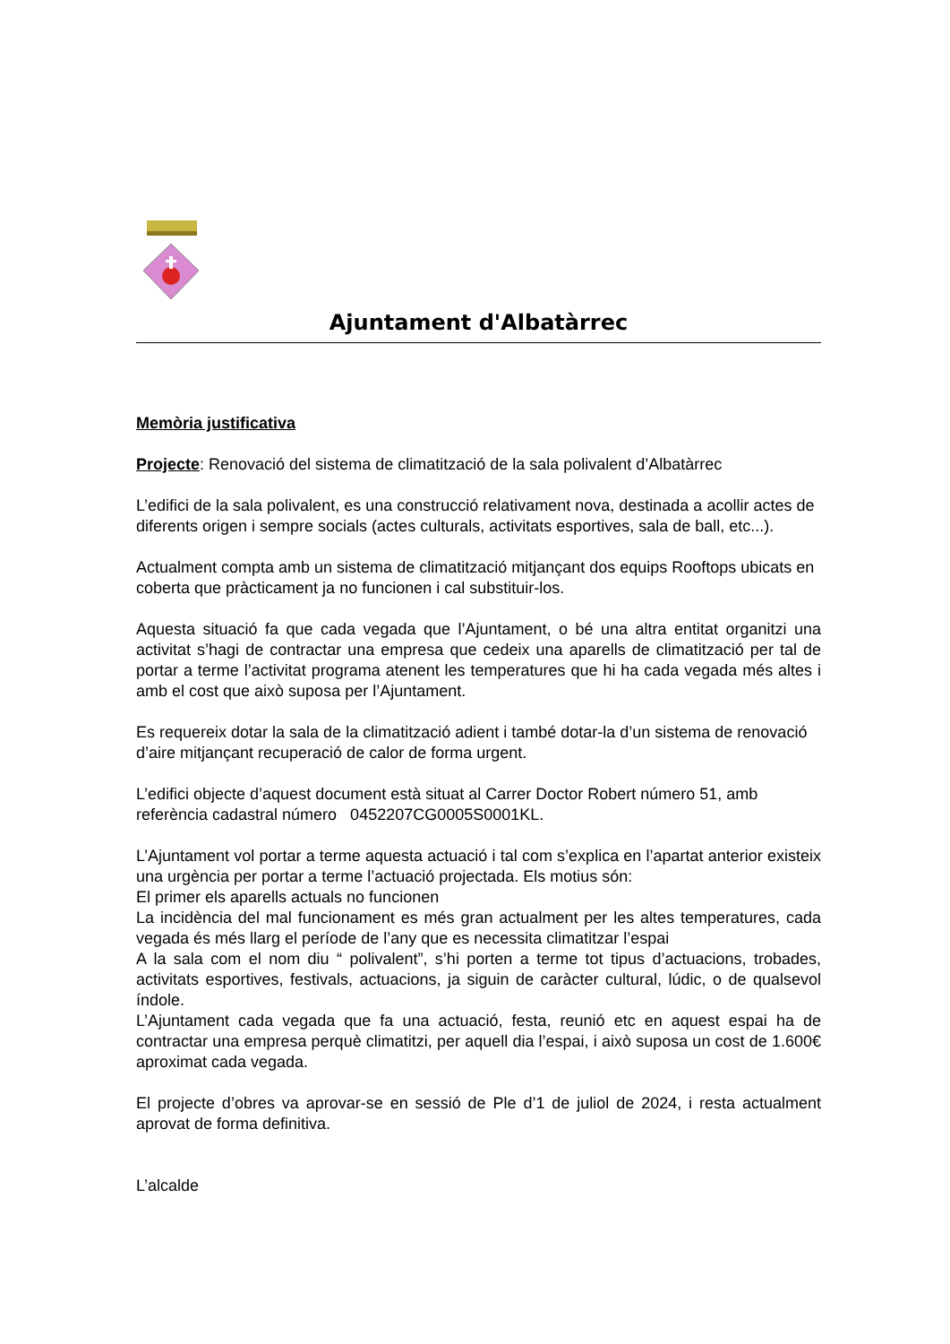Ajuntament d'Albatàrrec
Memòria justificativa
Projecte: Renovació del sistema de climatització de la sala polivalent d’Albatàrrec
L’edifici de la sala polivalent, es una construcció relativament nova, destinada a acollir actes de diferents origen i sempre socials (actes culturals, activitats esportives, sala de ball, etc...).
Actualment compta amb un sistema de climatització mitjançant dos equips Rooftops ubicats en coberta que pràcticament ja no funcionen i cal substituir-los.
Aquesta situació fa que cada vegada que l’Ajuntament, o bé una altra entitat organitzi una activitat s’hagi de contractar una empresa que cedeix una aparells de climatització per tal de portar a terme l’activitat programa atenent les temperatures que hi ha cada vegada més altes i amb el cost que això suposa per l’Ajuntament.
Es requereix dotar la sala de la climatització adient i també dotar-la d’un sistema de renovació d’aire mitjançant recuperació de calor de forma urgent.
L’edifici objecte d’aquest document està situat al Carrer Doctor Robert número 51, amb referència cadastral número 0452207CG0005S0001KL.
L’Ajuntament vol portar a terme aquesta actuació i tal com s’explica en l’apartat anterior existeix una urgència per portar a terme l’actuació projectada. Els motius són:
El primer els aparells actuals no funcionen
La incidència del mal funcionament es més gran actualment per les altes temperatures, cada vegada és més llarg el període de l’any que es necessita climatitzar l’espai
A la sala com el nom diu “ polivalent”, s’hi porten a terme tot tipus d’actuacions, trobades, activitats esportives, festivals, actuacions, ja siguin de caràcter cultural, lúdic, o de qualsevol índole.
L’Ajuntament cada vegada que fa una actuació, festa, reunió etc en aquest espai ha de contractar una empresa perquè climatitzi, per aquell dia l’espai, i això suposa un cost de 1.600€ aproximat cada vegada.
El projecte d’obres va aprovar-se en sessió de Ple d’1 de juliol de 2024, i resta actualment aprovat de forma definitiva.
L’alcalde